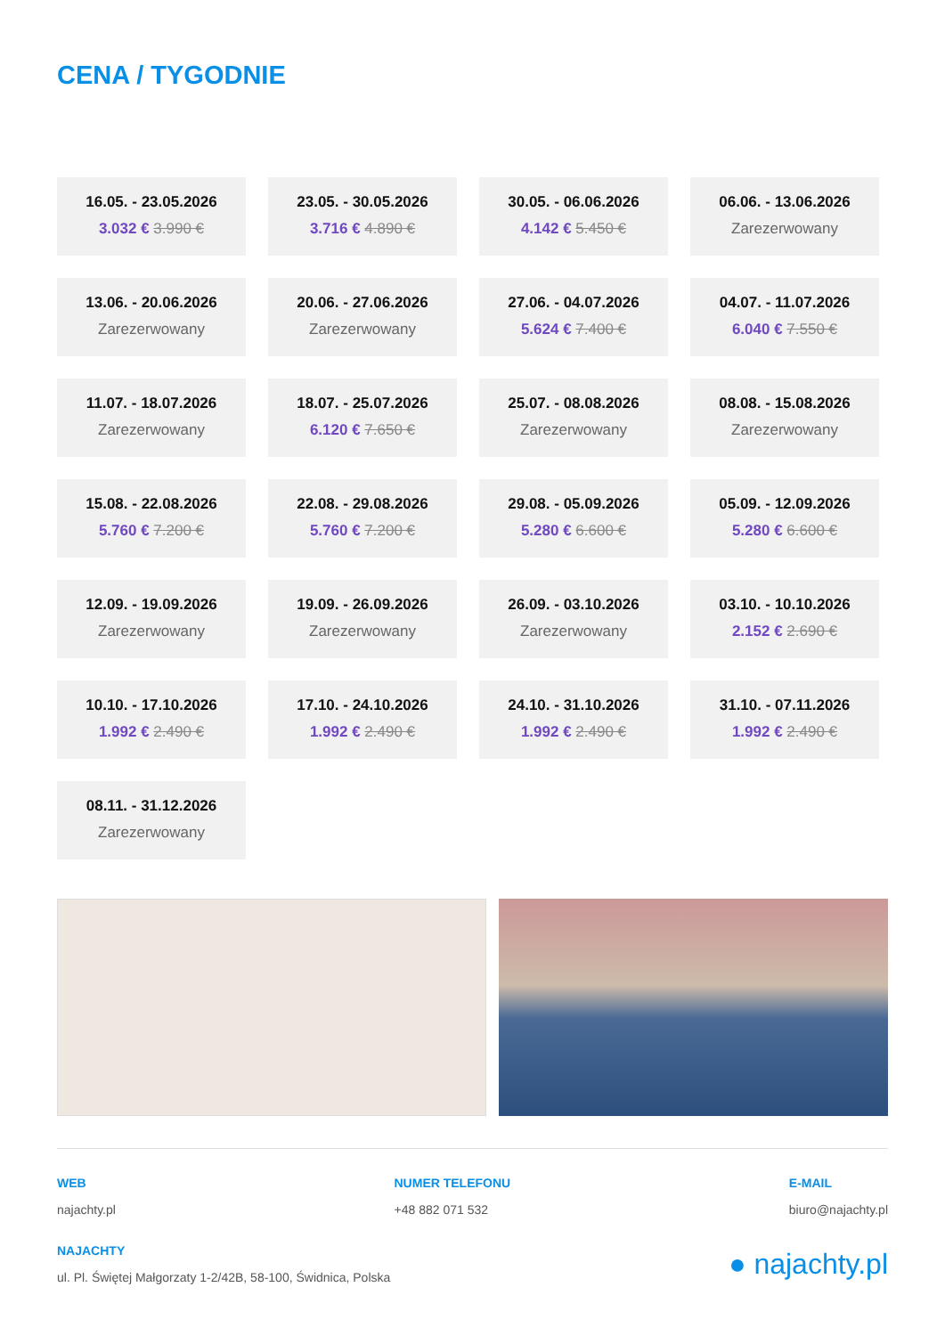CENA / TYGODNIE
16.05. - 23.05.2026
3.032 € 3.990 €
23.05. - 30.05.2026
3.716 € 4.890 €
30.05. - 06.06.2026
4.142 € 5.450 €
06.06. - 13.06.2026
Zarezerwowany
13.06. - 20.06.2026
Zarezerwowany
20.06. - 27.06.2026
Zarezerwowany
27.06. - 04.07.2026
5.624 € 7.400 €
04.07. - 11.07.2026
6.040 € 7.550 €
11.07. - 18.07.2026
Zarezerwowany
18.07. - 25.07.2026
6.120 € 7.650 €
25.07. - 08.08.2026
Zarezerwowany
08.08. - 15.08.2026
Zarezerwowany
15.08. - 22.08.2026
5.760 € 7.200 €
22.08. - 29.08.2026
5.760 € 7.200 €
29.08. - 05.09.2026
5.280 € 6.600 €
05.09. - 12.09.2026
5.280 € 6.600 €
12.09. - 19.09.2026
Zarezerwowany
19.09. - 26.09.2026
Zarezerwowany
26.09. - 03.10.2026
Zarezerwowany
03.10. - 10.10.2026
2.152 € 2.690 €
10.10. - 17.10.2026
1.992 € 2.490 €
17.10. - 24.10.2026
1.992 € 2.490 €
24.10. - 31.10.2026
1.992 € 2.490 €
31.10. - 07.11.2026
1.992 € 2.490 €
08.11. - 31.12.2026
Zarezerwowany
WEB
najachty.pl
NUMER TELEFONU
+48 882 071 532
E-MAIL
biuro@najachty.pl
NAJACHTY
ul. Pl. Świętej Małgorzaty 1-2/42B, 58-100, Świdnica, Polska
● najachty.pl